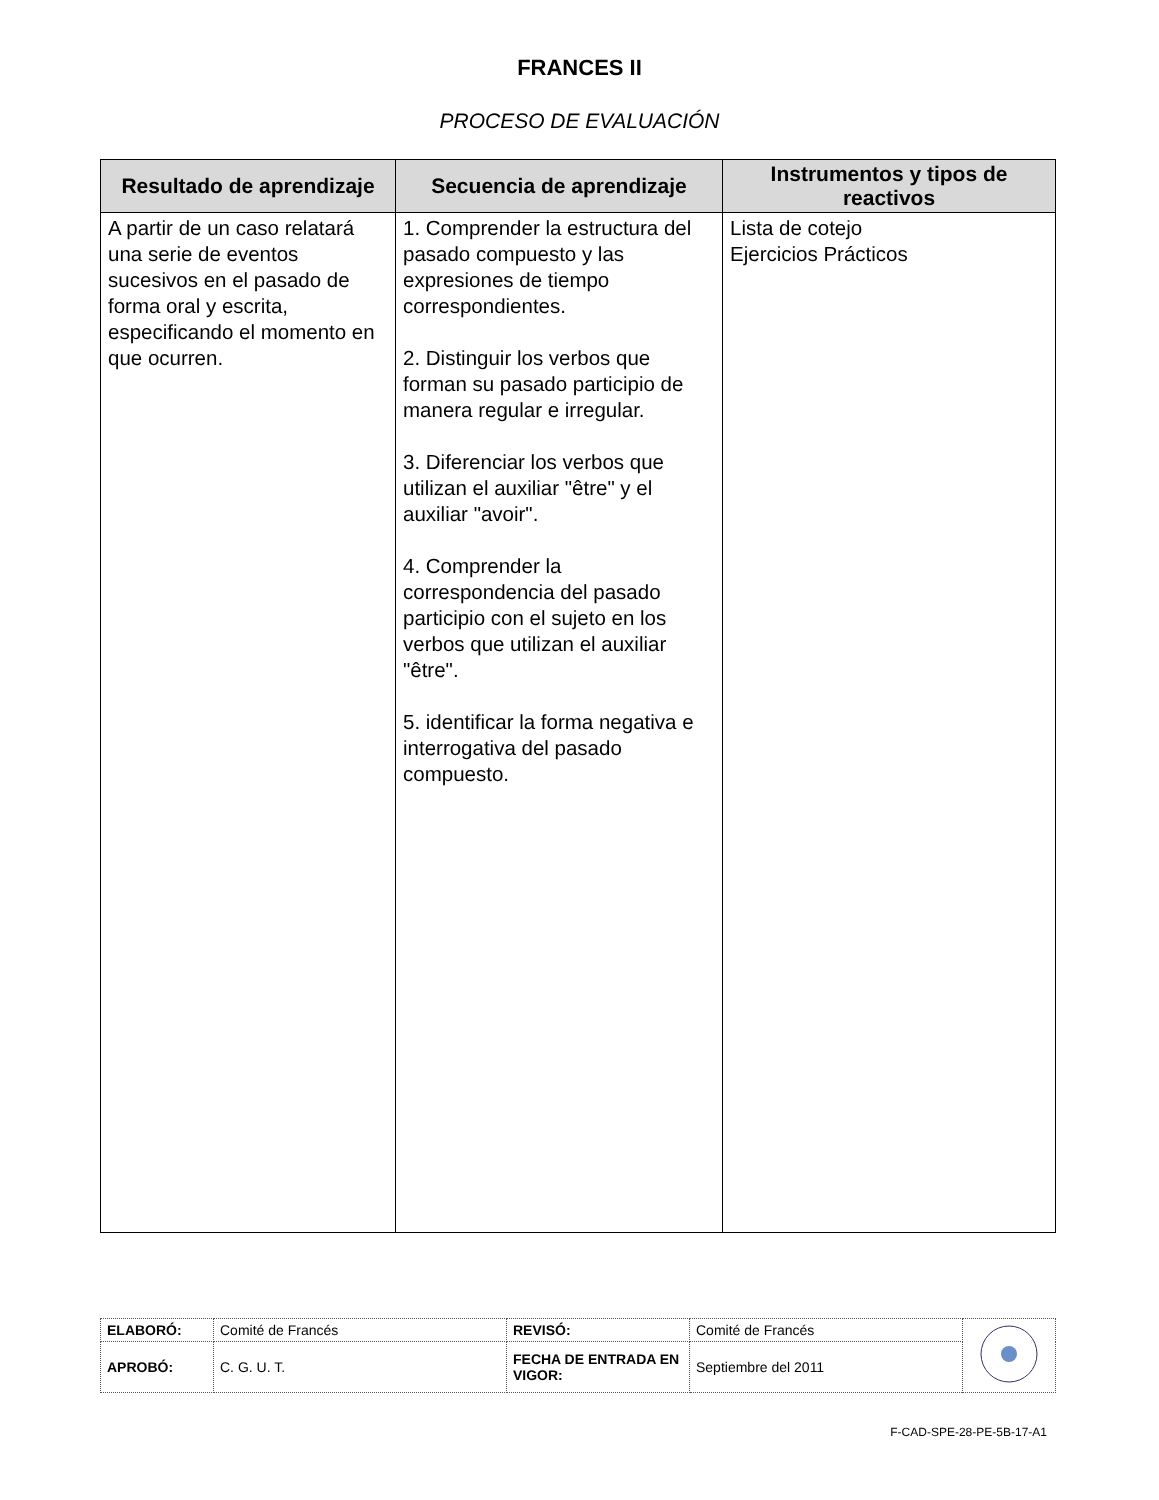FRANCES II
PROCESO DE EVALUACIÓN
| Resultado de aprendizaje | Secuencia de aprendizaje | Instrumentos y tipos de reactivos |
| --- | --- | --- |
| A partir de un caso relatará una serie de eventos sucesivos en el pasado de forma oral y escrita, especificando el momento en que ocurren. | 1. Comprender la estructura del pasado compuesto y las expresiones de tiempo correspondientes. 2. Distinguir los verbos que forman su pasado participio de manera regular e irregular. 3. Diferenciar los verbos que utilizan el auxiliar "être" y el auxiliar "avoir". 4. Comprender la correspondencia del pasado participio con el sujeto en los verbos que utilizan el auxiliar "être". 5. identificar la forma negativa e interrogativa del pasado compuesto. | Lista de cotejo Ejercicios Prácticos |
| ELABORÓ: | Comité de Francés | REVISÓ: | Comité de Francés | |
| APROBÓ: | C. G. U. T. | FECHA DE ENTRADA EN VIGOR: | Septiembre del 2011 | |
F-CAD-SPE-28-PE-5B-17-A1